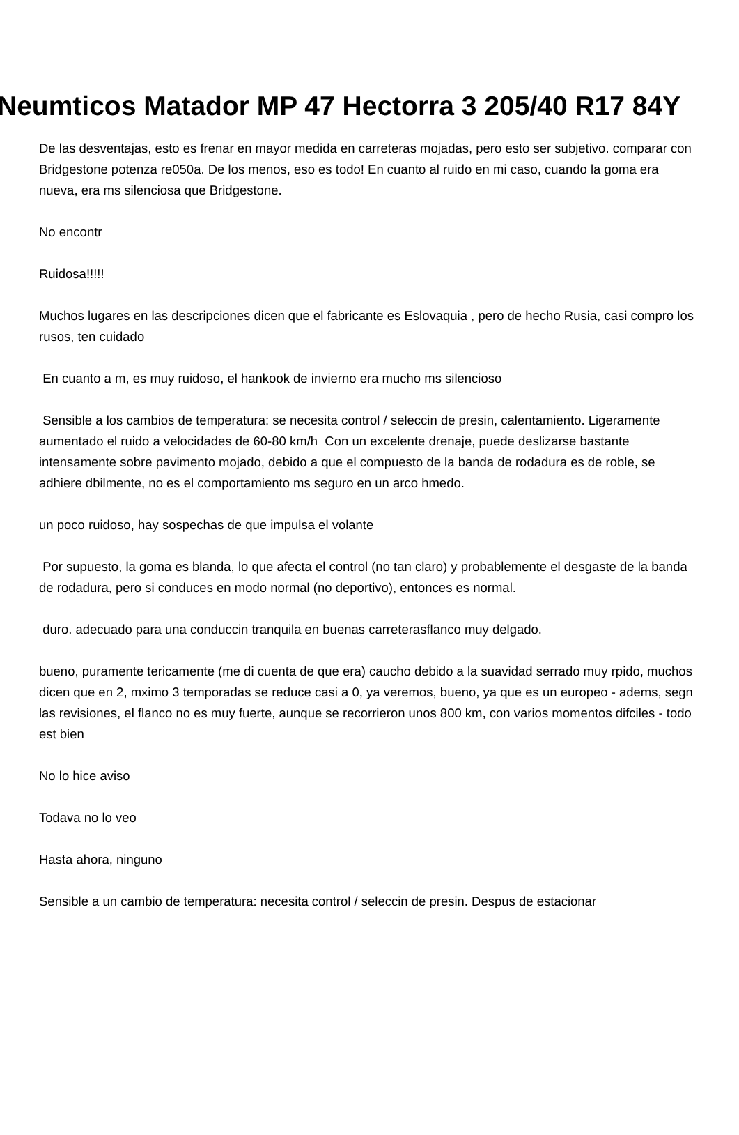Neumticos Matador MP 47 Hectorra 3 205/40 R17 84Y
De las desventajas, esto es frenar en mayor medida en carreteras mojadas, pero esto ser subjetivo. comparar con Bridgestone potenza re050a. De los menos, eso es todo! En cuanto al ruido en mi caso, cuando la goma era nueva, era ms silenciosa que Bridgestone.
No encontr
Ruidosa!!!!!
Muchos lugares en las descripciones dicen que el fabricante es Eslovaquia , pero de hecho Rusia, casi compro los rusos, ten cuidado
En cuanto a m, es muy ruidoso, el hankook de invierno era mucho ms silencioso
Sensible a los cambios de temperatura: se necesita control / seleccin de presin, calentamiento. Ligeramente aumentado el ruido a velocidades de 60-80 km/h Con un excelente drenaje, puede deslizarse bastante intensamente sobre pavimento mojado, debido a que el compuesto de la banda de rodadura es de roble, se adhiere dbilmente, no es el comportamiento ms seguro en un arco hmedo.
un poco ruidoso, hay sospechas de que impulsa el volante
Por supuesto, la goma es blanda, lo que afecta el control (no tan claro) y probablemente el desgaste de la banda de rodadura, pero si conduces en modo normal (no deportivo), entonces es normal.
duro. adecuado para una conduccin tranquila en buenas carreterasflanco muy delgado.
bueno, puramente tericamente (me di cuenta de que era) caucho debido a la suavidad serrado muy rpido, muchos dicen que en 2, mximo 3 temporadas se reduce casi a 0, ya veremos, bueno, ya que es un europeo - adems, segn las revisiones, el flanco no es muy fuerte, aunque se recorrieron unos 800 km, con varios momentos difciles - todo est bien
No lo hice aviso
Todava no lo veo
Hasta ahora, ninguno
Sensible a un cambio de temperatura: necesita control / seleccin de presin. Despus de estacionar